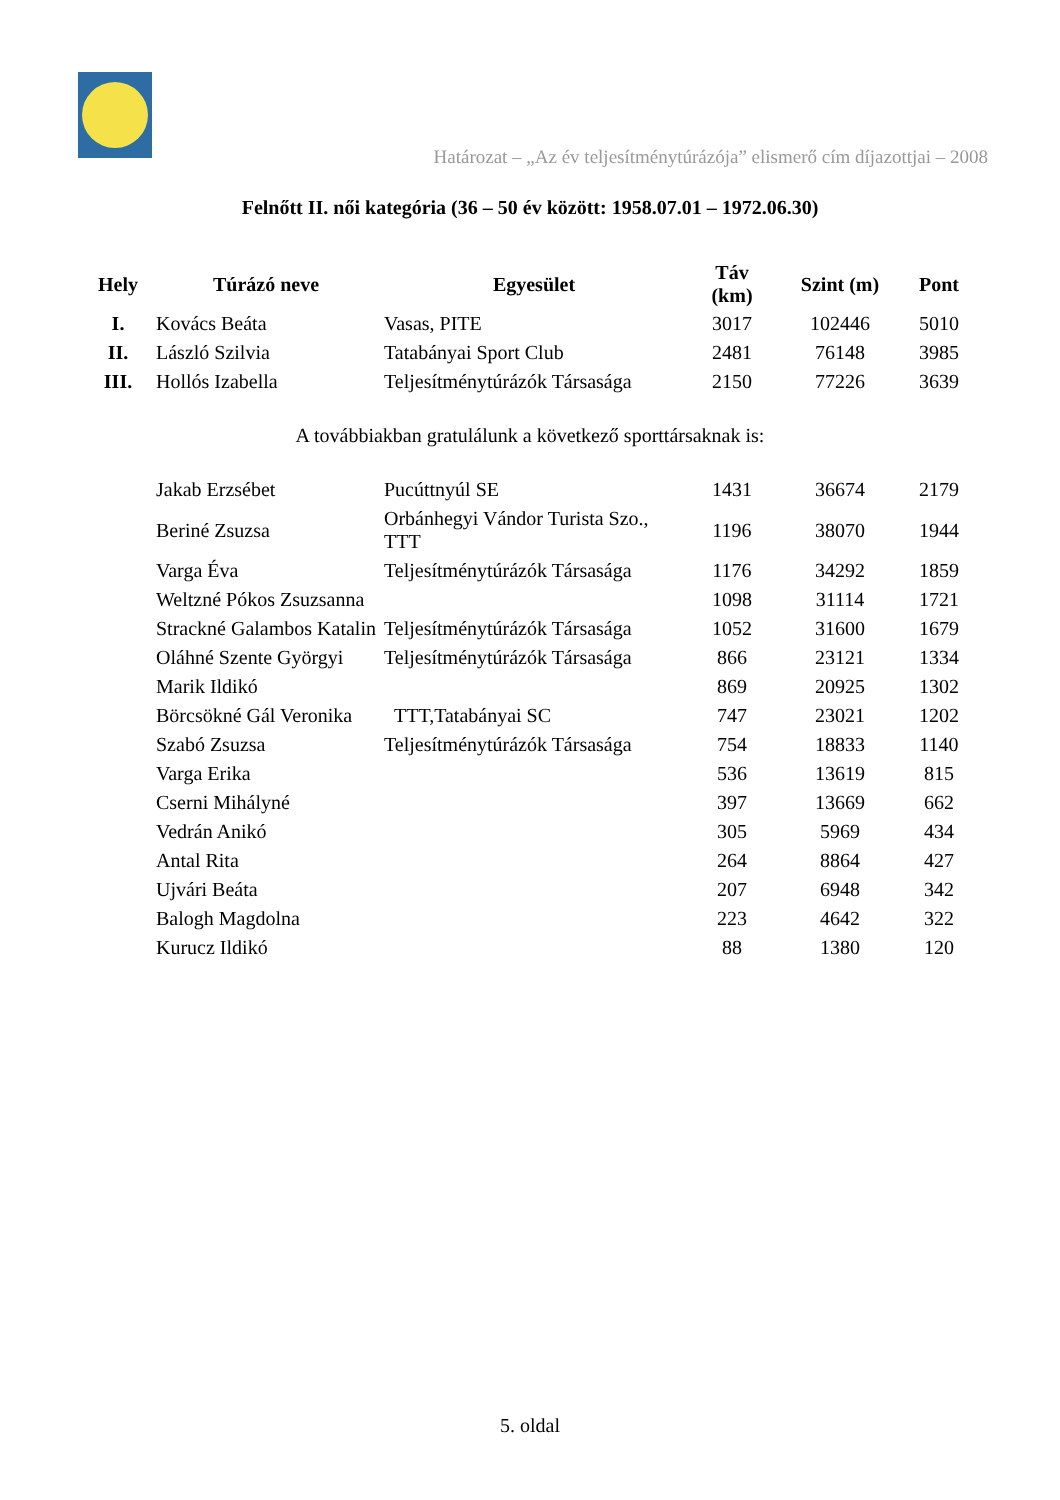Határozat – „Az év teljesítménytúrázója” elismerő cím díjazottjai – 2008
Felnőtt II. női kategória (36 – 50 év között: 1958.07.01 – 1972.06.30)
| Hely | Túrázó neve | Egyesület | Táv (km) | Szint (m) | Pont |
| --- | --- | --- | --- | --- | --- |
| I. | Kovács Beáta | Vasas, PITE | 3017 | 102446 | 5010 |
| II. | László Szilvia | Tatabányai Sport Club | 2481 | 76148 | 3985 |
| III. | Hollós Izabella | Teljesítménytúrázók Társasága | 2150 | 77226 | 3639 |
A továbbiakban gratulálunk a következő sporttársaknak is:
| | Jakab Erzsébet | Pucúttnyúl SE | 1431 | 36674 | 2179 |
| | Beriné Zsuzsa | Orbánhegyi Vándor Turista Szo., TTT | 1196 | 38070 | 1944 |
| | Varga Éva | Teljesítménytúrázók Társasága | 1176 | 34292 | 1859 |
| | Weltzné Pókos Zsuzsanna | | 1098 | 31114 | 1721 |
| | Strackné Galambos Katalin | Teljesítménytúrázók Társasága | 1052 | 31600 | 1679 |
| | Oláhné Szente Györgyi | Teljesítménytúrázók Társasága | 866 | 23121 | 1334 |
| | Marik Ildikó | | 869 | 20925 | 1302 |
| | Börcsökné Gál Veronika | TTT,Tatabányai SC | 747 | 23021 | 1202 |
| | Szabó Zsuzsa | Teljesítménytúrázók Társasága | 754 | 18833 | 1140 |
| | Varga Erika | | 536 | 13619 | 815 |
| | Cserni Mihályné | | 397 | 13669 | 662 |
| | Vedrán Anikó | | 305 | 5969 | 434 |
| | Antal Rita | | 264 | 8864 | 427 |
| | Ujvári Beáta | | 207 | 6948 | 342 |
| | Balogh Magdolna | | 223 | 4642 | 322 |
| | Kurucz Ildikó | | 88 | 1380 | 120 |
5. oldal